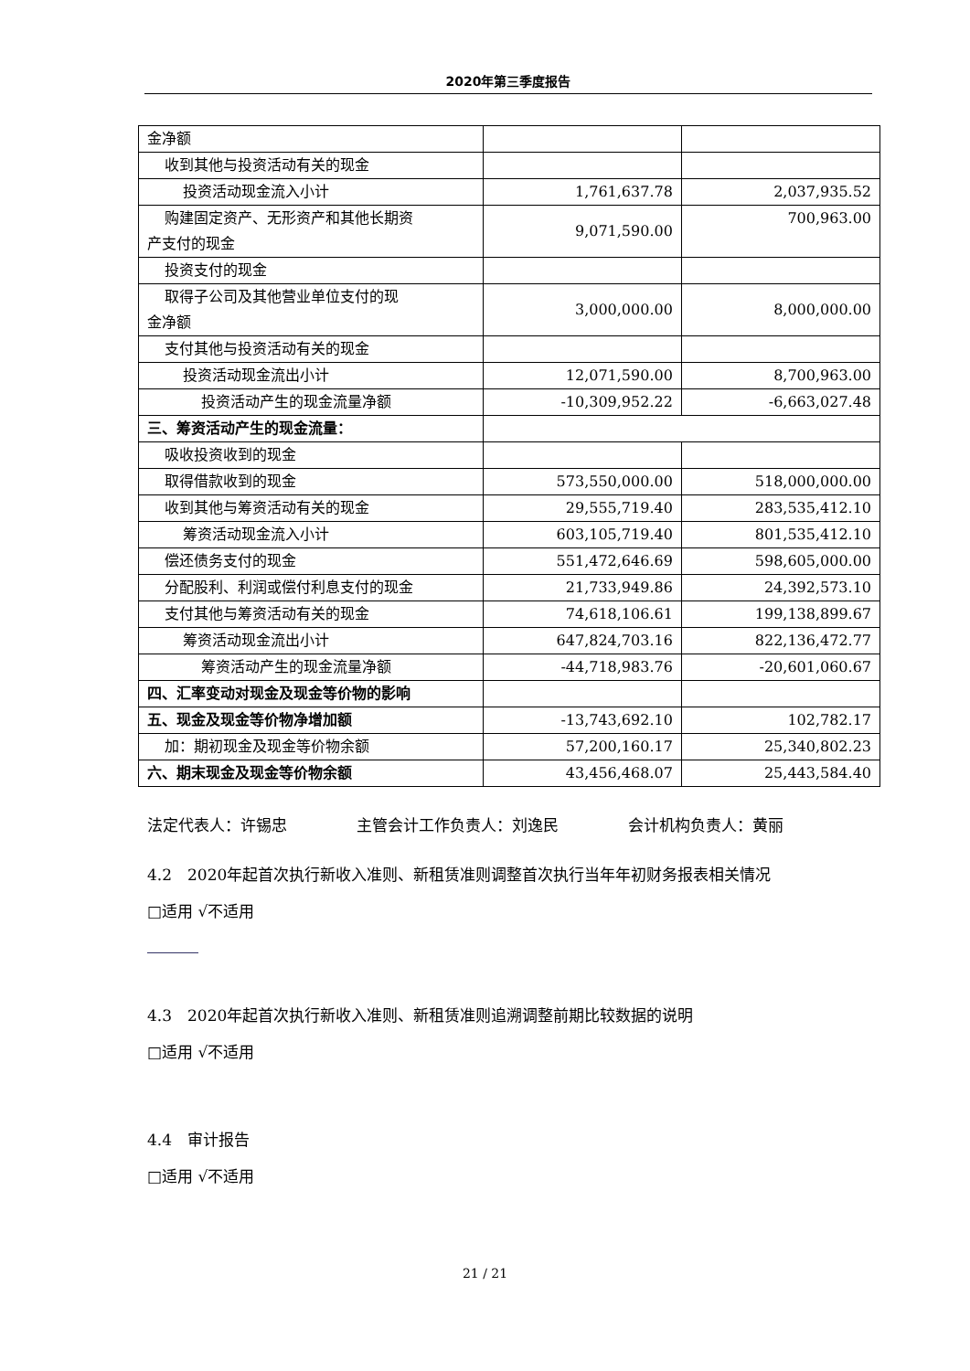2020年第三季度报告
| 金净额 | | |
| 收到其他与投资活动有关的现金 | | |
| 投资活动现金流入小计 | 1,761,637.78 | 2,037,935.52 |
| 购建固定资产、无形资产和其他长期资 产支付的现金 | 9,071,590.00 | 700,963.00 |
| 投资支付的现金 | | |
| 取得子公司及其他营业单位支付的现 金净额 | 3,000,000.00 | 8,000,000.00 |
| 支付其他与投资活动有关的现金 | | |
| 投资活动现金流出小计 | 12,071,590.00 | 8,700,963.00 |
| 投资活动产生的现金流量净额 | -10,309,952.22 | -6,663,027.48 |
| 三、筹资活动产生的现金流量： | | |
| 吸收投资收到的现金 | | |
| 取得借款收到的现金 | 573,550,000.00 | 518,000,000.00 |
| 收到其他与筹资活动有关的现金 | 29,555,719.40 | 283,535,412.10 |
| 筹资活动现金流入小计 | 603,105,719.40 | 801,535,412.10 |
| 偿还债务支付的现金 | 551,472,646.69 | 598,605,000.00 |
| 分配股利、利润或偿付利息支付的现金 | 21,733,949.86 | 24,392,573.10 |
| 支付其他与筹资活动有关的现金 | 74,618,106.61 | 199,138,899.67 |
| 筹资活动现金流出小计 | 647,824,703.16 | 822,136,472.77 |
| 筹资活动产生的现金流量净额 | -44,718,983.76 | -20,601,060.67 |
| 四、汇率变动对现金及现金等价物的影响 | | |
| 五、现金及现金等价物净增加额 | -13,743,692.10 | 102,782.17 |
| 加：期初现金及现金等价物余额 | 57,200,160.17 | 25,340,802.23 |
| 六、期末现金及现金等价物余额 | 43,456,468.07 | 25,443,584.40 |
法定代表人：许锡忠 主管会计工作负责人：刘逸民 会计机构负责人：黄丽
4.2　2020年起首次执行新收入准则、新租赁准则调整首次执行当年年初财务报表相关情况
□适用 √不适用
4.3　2020年起首次执行新收入准则、新租赁准则追溯调整前期比较数据的说明
□适用 √不适用
4.4　审计报告
□适用 √不适用
21 / 21